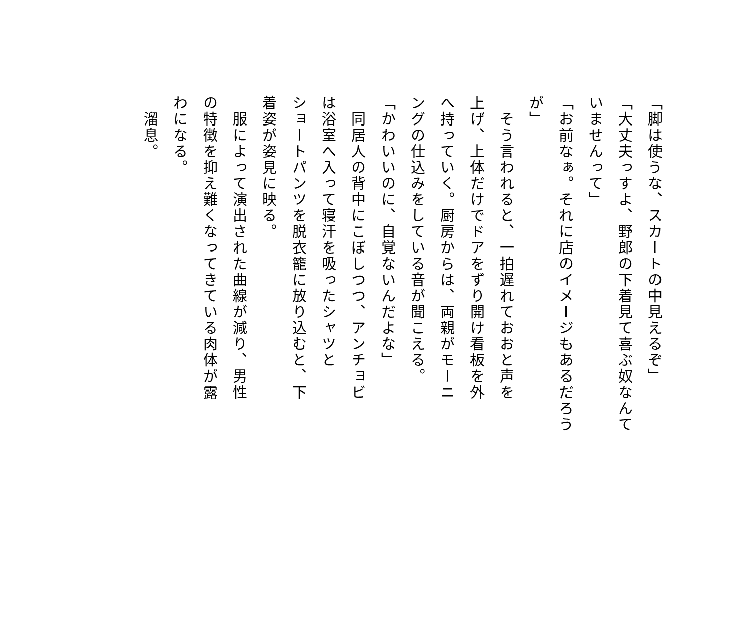「脚は使うな、スカートの中見えるぞ」
「大丈夫っすよ、野郎の下着見て喜ぶ奴なんていませんって」
「お前なぁ。それに店のイメージもあるだろうが」
　そう言われると、一拍遅れておおと声を
上げ、上体だけでドアをずり開け看板を外
へ持っていく。厨房からは、両親がモーニ
ングの仕込みをしている音が聞こえる。
「かわいいのに、自覚ないんだよな」
　同居人の背中にこぼしつつ、アンチョビ
は浴室へ入って寝汗を吸ったシャツと
ショートパンツを脱衣籠に放り込むと、下
着姿が姿見に映る。
　服によって演出された曲線が減り、男性
の特徴を抑え難くなってきている肉体が露
わになる。
　溜息。